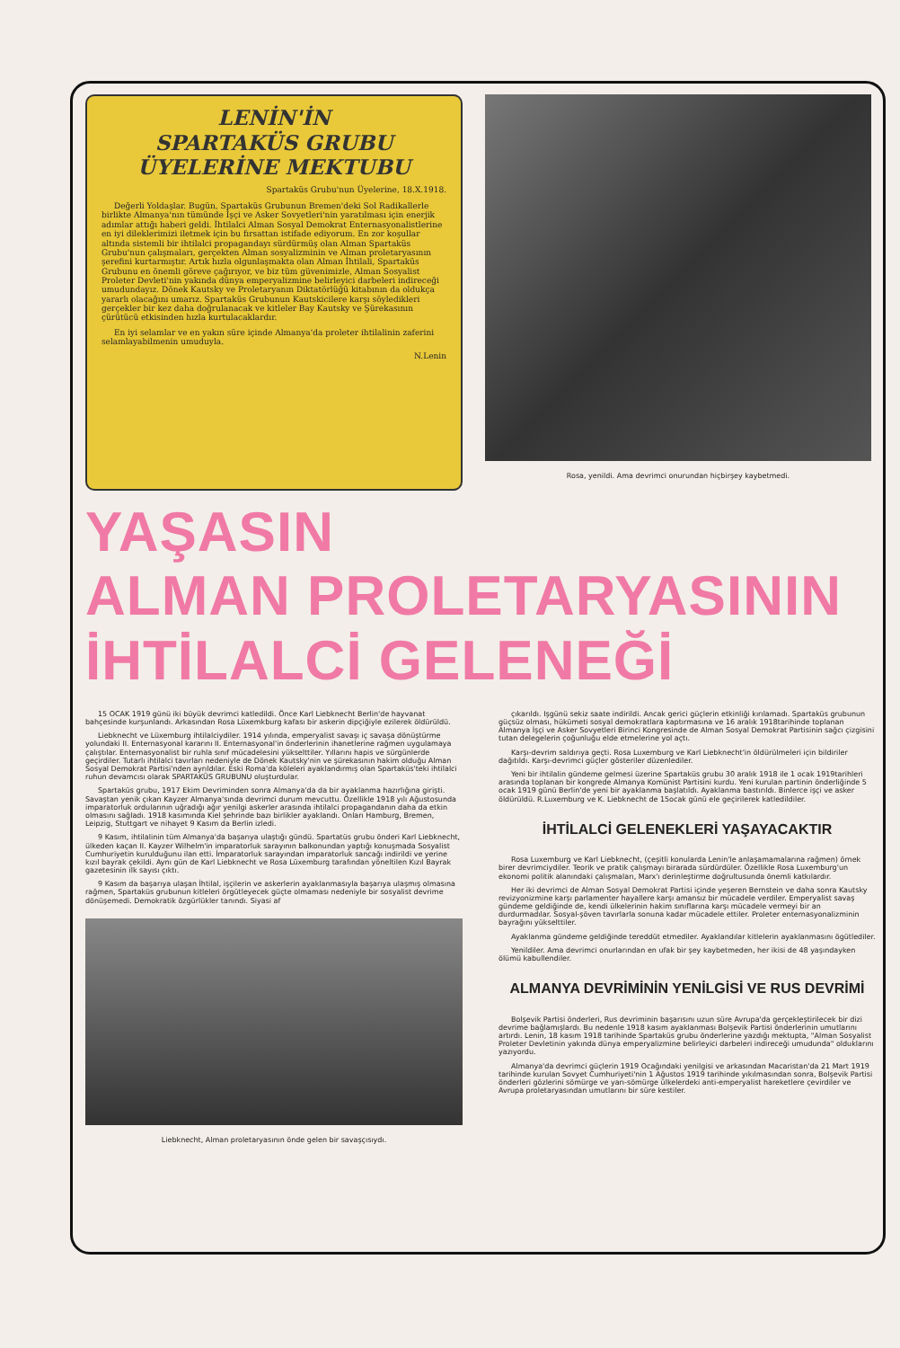LENİN'İN
SPARTAKÜS GRUBU
ÜYELERİNE MEKTUBU
Spartaküs Grubu'nun Üyelerine, 18.X.1918.
Değerli Yoldaşlar. Bugün, Spartaküs Grubunun Bremen'deki Sol Radikallerle birlikte Almanya'nın tümünde İşçi ve Asker Sovyetleri'nin yaratılması için enerjik adımlar attığı haberi geldi. İhtilalci Alman Sosyal Demokrat Enternasyonalistlerine en iyi dileklerimizi iletmek için bu fırsattan istifade ediyorum. En zor koşullar altında sistemli bir ihtilalci propagandayı sürdürmüş olan Alman Spartaküs Grubu'nun çalışmaları, gerçekten Alman sosyalizminin ve Alman proletaryasının şerefini kurtarmıştır. Artık hızla olgunlaşmakta olan Alman İhtilali, Spartaküs Grubunu en önemli göreve çağırıyor, ve biz tüm güvenimizle, Alman Sosyalist Proleter Devleti'nin yakında dünya emperyalizmine belirleyici darbeleri indireceği umudundayız. Dönek Kautsky ve Proletaryanın Diktatörlüğü kitabının da oldukça yararlı olacağını umarız. Spartaküs Grubunun Kautskicilere karşı söyledikleri gerçekler bir kez daha doğrulanacak ve kitleler Bay Kautsky ve Şürekasının çürütücü etkisinden hızla kurtulacaklardır.
En iyi selamlar ve en yakın süre içinde Almanya'da proleter ihtilalinin zaferini selamlayabilmenin umuduyla.
N.Lenin
Rosa, yenildi. Ama devrimci onurundan hiçbirşey kaybetmedi.
YAŞASIN
ALMAN PROLETARYASININ
İHTİLALCİ GELENEĞİ
15 OCAK 1919 günü iki büyük devrimci katledildi. Önce Karl Liebknecht Berlin'de hayvanat bahçesinde kurşunlandı. Arkasından Rosa Lüxemkburg kafası bir askerin dipçiğiyle ezilerek öldürüldü.
Liebknecht ve Lüxemburg ihtilalciydiler. 1914 yılında, emperyalist savaşı iç savaşa dönüştürme yolundaki II. Enternasyonal kararını II. Enternasyonal'in önderlerinin ihanetlerine rağmen uygulamaya çalıştılar. Enternasyonalist bir ruhla sınıf mücadelesini yükselttiler. Yıllarını hapis ve sürgünlerde geçirdiler. Tutarlı ihtilalci tavırları nedeniyle de Dönek Kautsky'nin ve şürekasının hakim olduğu Alman Sosyal Demokrat Partisi'nden ayrıldılar. Eski Roma'da köleleri ayaklandırmış olan Spartaküs'teki ihtilalci ruhun devamcısı olarak SPARTAKÜS GRUBUNU oluşturdular.
Spartaküs grubu, 1917 Ekim Devriminden sonra Almanya'da da bir ayaklanma hazırlığına girişti. Savaştan yenik çıkan Kayzer Almanya'sında devrimci durum mevcuttu. Özellikle 1918 yılı Ağustosunda imparatorluk ordularının uğradığı ağır yenilgi askerler arasında ihtilalci propagandanın daha da etkin olmasını sağladı. 1918 kasımında Kiel şehrinde bazı birlikler ayaklandı. Onları Hamburg, Bremen, Leipzig, Stuttgart ve nihayet 9 Kasım da Berlin izledi.
9 Kasım, ihtilalinin tüm Almanya'da başarıya ulaştığı gündü. Spartatüs grubu önderi Karl Liebknecht, ülkeden kaçan II. Kayzer Wilhelm'in imparatorluk sarayının balkonundan yaptığı konuşmada Sosyalist Cumhuriyetin kurulduğunu ilan etti. İmparatorluk sarayından imparatorluk sancağı indirildi ve yerine kızıl bayrak çekildi. Aynı gün de Karl Liebknecht ve Rosa Lüxemburg tarafından yöneltilen Kızıl Bayrak gazetesinin ilk sayısı çıktı.
9 Kasım da başarıya ulaşan İhtilal, işçilerin ve askerlerin ayaklanmasıyla başarıya ulaşmış olmasına rağmen, Spartaküs grubunun kitleleri örgütleyecek güçte olmaması nedeniyle bir sosyalist devrime dönüşemedi. Demokratik özgürlükler tanındı. Siyasi af
Liebknecht, Alman proletaryasının önde gelen bir savaşçısıydı.
çıkarıldı. Işgünü sekiz saate indirildi. Ancak gerici güçlerin etkinliği kırılamadı. Spartaküs grubunun güçsüz olması, hükümeti sosyal demokratlara kaptırmasına ve 16 aralık 1918tarihinde toplanan Almanya İşçi ve Asker Sovyetleri Birinci Kongresinde de Alman Sosyal Demokrat Partisinin sağcı çizgisini tutan delegelerin çoğunluğu elde etmelerine yol açtı.
Karşı-devrim saldırıya geçti. Rosa Luxemburg ve Karl Liebknecht'in öldürülmeleri için bildiriler dağıtıldı. Karşı-devrimci güçler gösteriler düzenlediler.
Yeni bir ihtilalin gündeme gelmesi üzerine Spartaküs grubu 30 aralık 1918 ile 1 ocak 1919tarihleri arasında toplanan bir kongrede Almanya Komünist Partisini kurdu. Yeni kurulan partinin önderliğinde 5 ocak 1919 günü Berlin'de yeni bir ayaklanma başlatıldı. Ayaklanma bastırıldı. Binlerce işçi ve asker öldürüldü. R.Luxemburg ve K. Liebknecht de 15ocak günü ele geçirilerek katledildiler.
İHTİLALCİ GELENEKLERİ YAŞAYACAKTIR
Rosa Luxemburg ve Karl Liebknecht, (çeşitli konularda Lenin'le anlaşamamalarına rağmen) örnek birer devrimciydiler. Teorik ve pratik çalışmayı birarada sürdürdüler. Özellikle Rosa Luxemburg'un ekonomi politik alanındaki çalışmaları, Marx'ı derinleştirme doğrultusunda önemli katkılardır.
Her iki devrimci de Alman Sosyal Demokrat Partisi içinde yeşeren Bernstein ve daha sonra Kautsky revizyonizmine karşı parlamenter hayallere karşı amansız bir mücadele verdiler. Emperyalist savaş gündeme geldiğinde de, kendi ülkelerinin hakim sınıflarına karşı mücadele vermeyi bir an durdurmadılar. Sosyal-şöven tavırlarla sonuna kadar mücadele ettiler. Proleter enternasyonalizminin bayrağını yükselttiler.
Ayaklanma gündeme geldiğinde tereddüt etmediler. Ayaklandılar kitlelerin ayaklanmasını ögütlediler.
Yenildiler. Ama devrimci onurlarından en ufak bir şey kaybetmeden, her ikisi de 48 yaşındayken ölümü kabullendiler.
ALMANYA DEVRİMİNİN YENİLGİSİ VE RUS DEVRİMİ
Bolşevik Partisi önderleri, Rus devriminin başarısını uzun süre Avrupa'da gerçekleştirilecek bir dizi devrime bağlamışlardı. Bu nedenle 1918 kasım ayaklanması Bolşevik Partisi önderlerinin umutlarını artırdı. Lenin, 18 kasım 1918 tarihinde Spartaküs grubu önderlerine yazdığı mektupta, "Alman Sosyalist Proleter Devletinin yakında dünya emperyalizmine belirleyici darbeleri indireceği umudunda" olduklarını yazıyordu.
Almanya'da devrimci güçlerin 1919 Ocağındaki yenilgisi ve arkasından Macaristan'da 21 Mart 1919 tarihinde kurulan Sovyet Cumhuriyeti'nin 1 Ağustos 1919 tarihinde yıkılmasından sonra, Bolşevik Partisi önderleri gözlerini sömürge ve yarı-sömürge ülkelerdeki anti-emperyalist hareketlere çevirdiler ve Avrupa proletaryasından umutlarını bir süre kestiler.